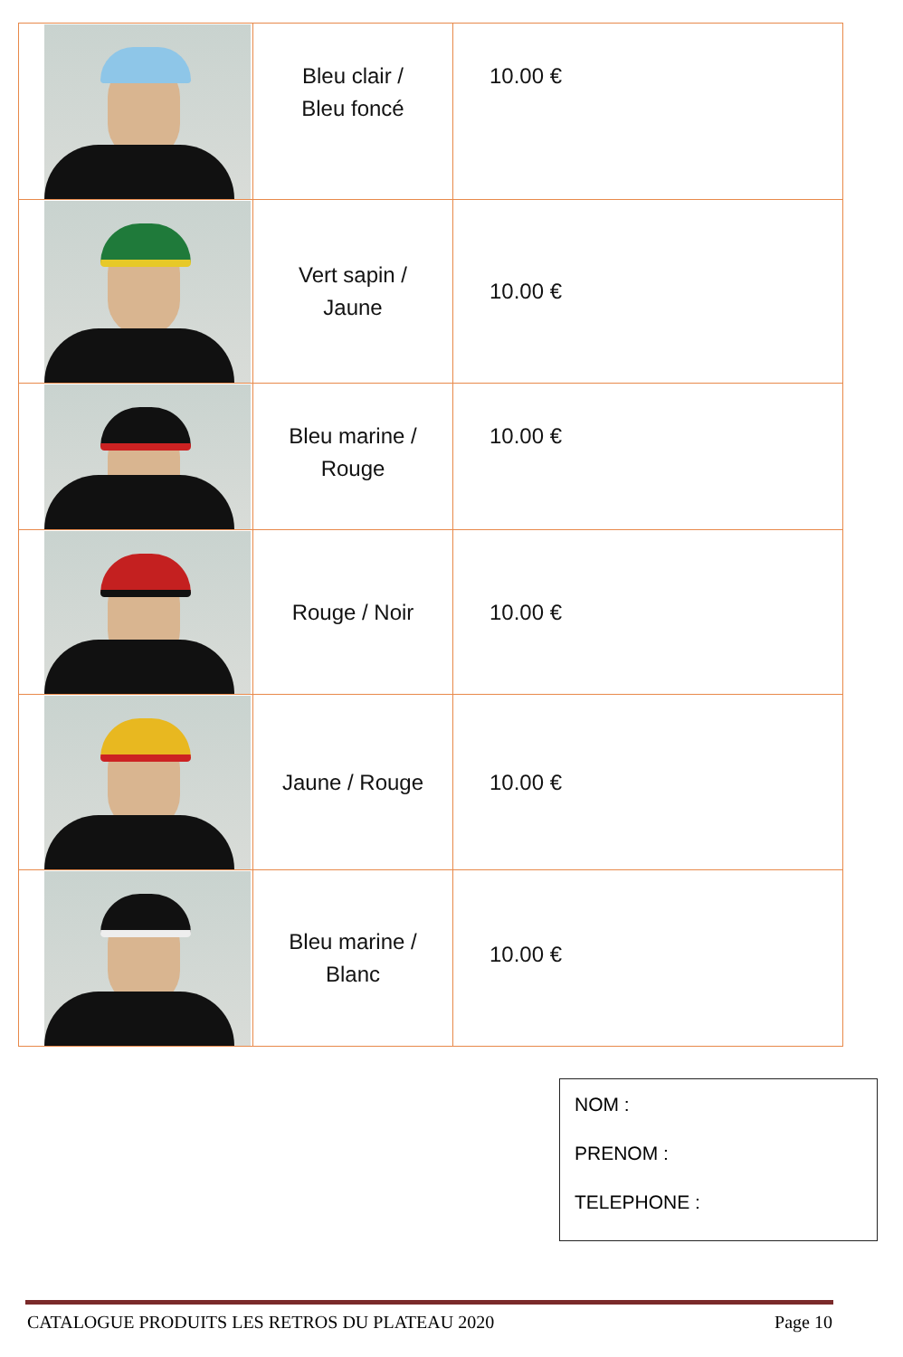| | Bleu clair / Bleu foncé | 10.00 € |
| | Vert sapin / Jaune | 10.00 € |
| | Bleu marine / Rouge | 10.00 € |
| | Rouge / Noir | 10.00 € |
| | Jaune / Rouge | 10.00 € |
| | Bleu marine / Blanc | 10.00 € |
NOM :
PRENOM :
TELEPHONE :
CATALOGUE PRODUITS LES RETROS DU PLATEAU 2020 Page 10